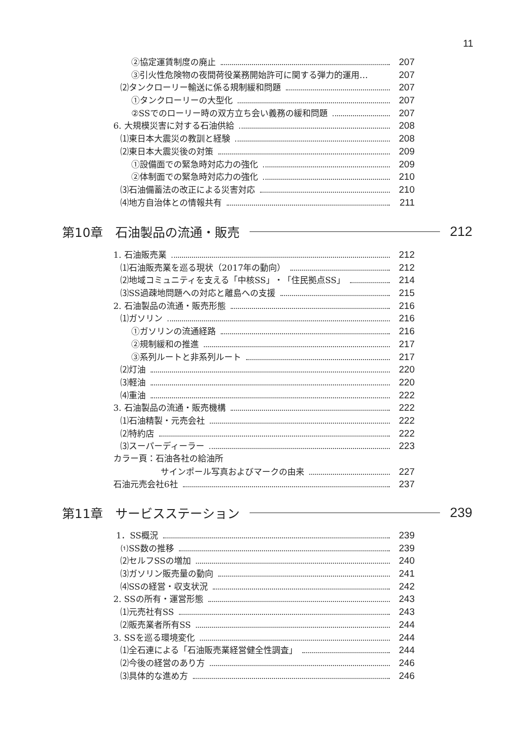11
②協定運賃制度の廃止 207
③引火性危険物の夜間荷役業務開始許可に関する弾力的運用… 207
⑵タンクローリー輸送に係る規制緩和問題 207
①タンクローリーの大型化 207
②SSでのローリー時の双方立ち会い義務の緩和問題 207
6. 大規模災害に対する石油供給 208
⑴東日本大震災の教訓と経験 208
⑵東日本大震災後の対策 209
①設備面での緊急時対応力の強化 209
②体制面での緊急時対応力の強化 210
⑶石油備蓄法の改正による災害対応 210
⑷地方自治体との情報共有 211
第10章　石油製品の流通・販売 212
1. 石油販売業 212
⑴石油販売業を巡る現状（2017年の動向） 212
⑵地域コミュニティを支える「中核SS」・「住民拠点SS」 214
⑶SS過疎地問題への対応と離島への支援 215
2. 石油製品の流通・販売形態 216
⑴ガソリン 216
①ガソリンの流通経路 216
②規制緩和の推進 217
③系列ルートと非系列ルート 217
⑵灯油 220
⑶軽油 220
⑷重油 222
3. 石油製品の流通・販売機構 222
⑴石油精製・元売会社 222
⑵特約店 222
⑶スーパーディーラー 223
カラー頁：石油各社の給油所
サインポール写真およびマークの由来 227
石油元売会社6社 237
第11章　サービスステーション 239
1．SS概況 239
⑴SS数の推移 239
⑵セルフSSの増加 240
⑶ガソリン販売量の動向 241
⑷SSの経営・収支状況 242
2. SSの所有・運営形態 243
⑴元売社有SS 243
⑵販売業者所有SS 244
3. SSを巡る環境変化 244
⑴全石連による「石油販売業経営健全性調査」 244
⑵今後の経営のあり方 246
⑶具体的な進め方 246